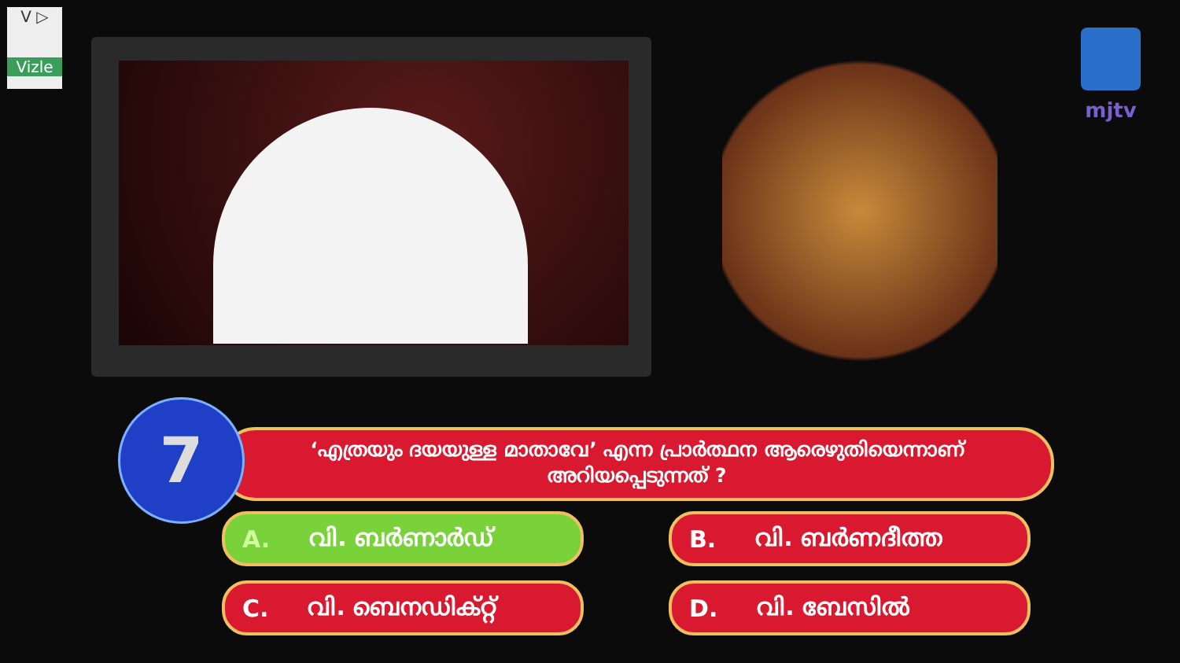V ▷
Vizle
mjtv
7
‘എത്രയും ദയയുള്ള മാതാവേ’ എന്ന പ്രാർത്ഥന ആരെഴുതിയെന്നാണ് അറിയപ്പെടുന്നത് ?
A. വി. ബർണാർഡ്
B. വി. ബർണദീത്ത
C. വി. ബെനഡിക്റ്റ്
D. വി. ബേസിൽ